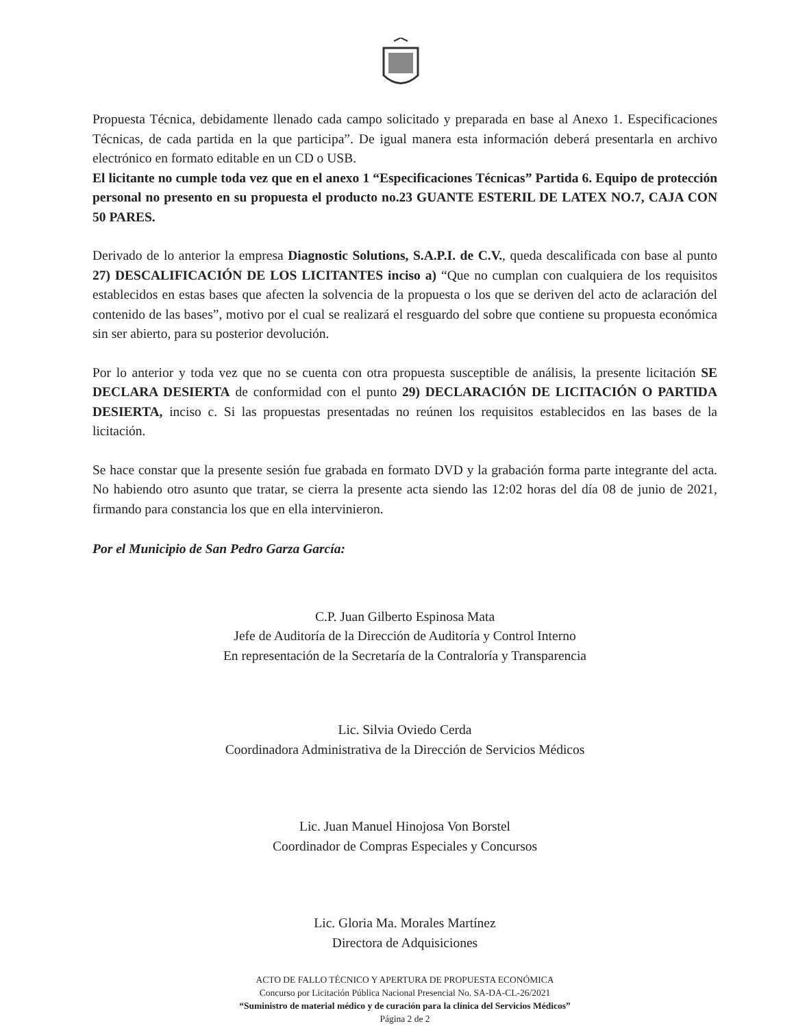Propuesta Técnica, debidamente llenado cada campo solicitado y preparada en base al Anexo 1. Especificaciones Técnicas, de cada partida en la que participa”. De igual manera esta información deberá presentarla en archivo electrónico en formato editable en un CD o USB.
El licitante no cumple toda vez que en el anexo 1 “Especificaciones Técnicas” Partida 6. Equipo de protección personal no presento en su propuesta el producto no.23 GUANTE ESTERIL DE LATEX NO.7, CAJA CON 50 PARES.
Derivado de lo anterior la empresa Diagnostic Solutions, S.A.P.I. de C.V., queda descalificada con base al punto 27) DESCALIFICACIÓN DE LOS LICITANTES inciso a) “Que no cumplan con cualquiera de los requisitos establecidos en estas bases que afecten la solvencia de la propuesta o los que se deriven del acto de aclaración del contenido de las bases”, motivo por el cual se realizará el resguardo del sobre que contiene su propuesta económica sin ser abierto, para su posterior devolución.
Por lo anterior y toda vez que no se cuenta con otra propuesta susceptible de análisis, la presente licitación SE DECLARA DESIERTA de conformidad con el punto 29) DECLARACIÓN DE LICITACIÓN O PARTIDA DESIERTA, inciso c. Si las propuestas presentadas no reúnen los requisitos establecidos en las bases de la licitación.
Se hace constar que la presente sesión fue grabada en formato DVD y la grabación forma parte integrante del acta. No habiendo otro asunto que tratar, se cierra la presente acta siendo las 12:02 horas del día 08 de junio de 2021, firmando para constancia los que en ella intervinieron.
Por el Municipio de San Pedro Garza García:
C.P. Juan Gilberto Espinosa Mata
Jefe de Auditoría de la Dirección de Auditoría y Control Interno
En representación de la Secretaría de la Contraloría y Transparencia
Lic. Silvia Oviedo Cerda
Coordinadora Administrativa de la Dirección de Servicios Médicos
Lic. Juan Manuel Hinojosa Von Borstel
Coordinador de Compras Especiales y Concursos
Lic. Gloria Ma. Morales Martínez
Directora de Adquisiciones
ACTO DE FALLO TÉCNICO Y APERTURA DE PROPUESTA ECONÓMICA
Concurso por Licitación Pública Nacional Presencial No. SA-DA-CL-26/2021
“Suministro de material médico y de curación para la clínica del Servicios Médicos”
Página 2 de 2